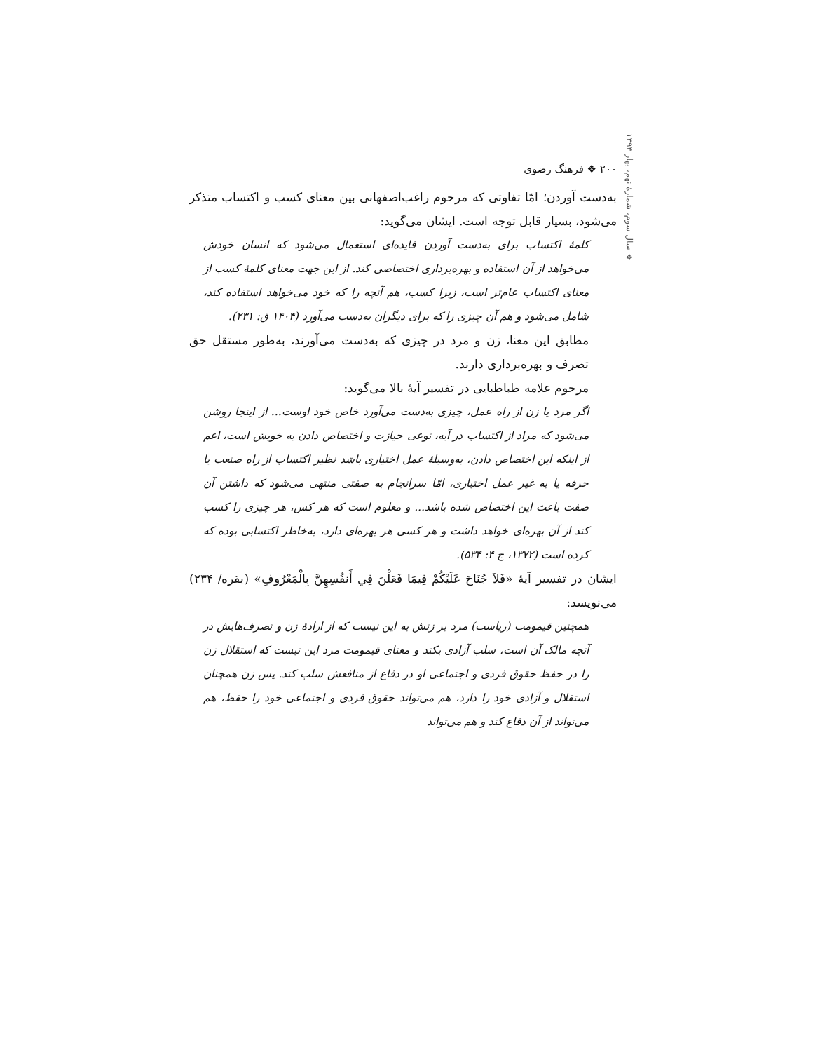۲۰۰ ❖ فرهنگ رضوی
به‌دست آوردن؛ امّا تفاوتی که مرحوم راغب‌اصفهانی بین معنای کسب و اکتساب متذکر می‌شود، بسیار قابل توجه است. ایشان می‌گوید:
کلمهٔ اکتساب برای به‌دست آوردن فایده‌ای استعمال می‌شود که انسان خودش می‌خواهد از آن استفاده و بهره‌برداری اختصاصی کند. از این جهت معنای کلمهٔ کسب از معنای اکتساب عام‌تر است، زیرا کسب، هم آنچه را که خود می‌خواهد استفاده کند، شامل می‌شود و هم آن چیزی را که برای دیگران به‌دست می‌آورد (۱۴۰۴ ق: ۲۳۱).
مطابق این معنا، زن و مرد در چیزی که به‌دست می‌آورند، به‌طور مستقل حق تصرف و بهره‌برداری دارند.
مرحوم علامه طباطبایی در تفسیر آیهٔ بالا می‌گوید:
اگر مرد یا زن از راه عمل، چیزی به‌دست می‌آورد خاص خود اوست... از اینجا روشن می‌شود که مراد از اکتساب در آیه، نوعی حیازت و اختصاص دادن به خویش است، اعم از اینکه این اختصاص دادن، به‌وسیلهٔ عمل اختیاری باشد نظیر اکتساب از راه صنعت یا حرفه یا به غیر عمل اختیاری، امّا سرانجام به صفتی منتهی می‌شود که داشتن آن صفت باعث این اختصاص شده باشد... و معلوم است که هر کس، هر چیزی را کسب کند از آن بهره‌ای خواهد داشت و هر کسی هر بهره‌ای دارد، به‌خاطر اکتسابی بوده که کرده است (۱۳۷۲، ج ۴: ۵۳۴).
ایشان در تفسیر آیهٔ «فَلاَ جُنَاحَ عَلَيْكُمْ فِيمَا فَعَلْنَ فِي أَنفُسِهِنَّ بِالْمَعْرُوفِ» (بقره/ ۲۳۴) می‌نویسد:
همچنین قیمومت (ریاست) مرد بر زنش به این نیست که از ارادهٔ زن و تصرف‌هایش در آنچه مالک آن است، سلب آزادی بکند و معنای قیمومت مرد این نیست که استقلال زن را در حفظ حقوق فردی و اجتماعی او در دفاع از منافعش سلب کند. پس زن همچنان استقلال و آزادی خود را دارد، هم می‌تواند حقوق فردی و اجتماعی خود را حفظ، هم می‌تواند از آن دفاع کند و هم می‌تواند
❖ سال سوم، شمارهٔ نهم، بهار ۱۳۹۴